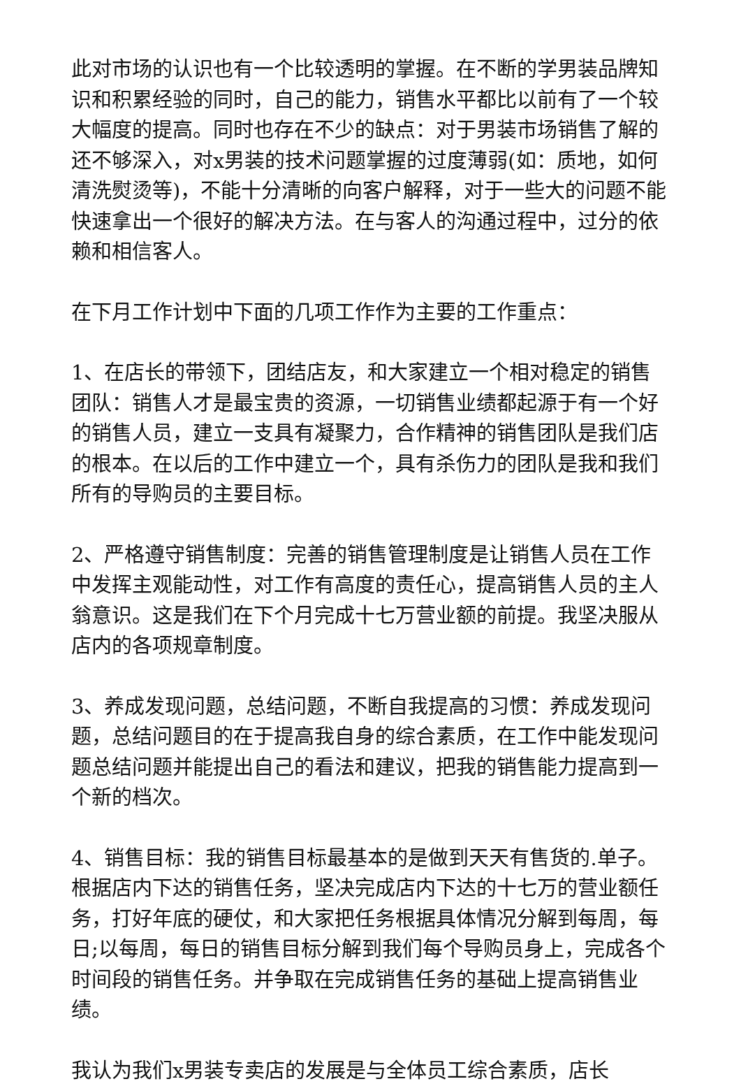此对市场的认识也有一个比较透明的掌握。在不断的学男装品牌知识和积累经验的同时，自己的能力，销售水平都比以前有了一个较大幅度的提高。同时也存在不少的缺点：对于男装市场销售了解的还不够深入，对x男装的技术问题掌握的过度薄弱(如：质地，如何清洗熨烫等)，不能十分清晰的向客户解释，对于一些大的问题不能快速拿出一个很好的解决方法。在与客人的沟通过程中，过分的依赖和相信客人。
在下月工作计划中下面的几项工作作为主要的工作重点：
1、在店长的带领下，团结店友，和大家建立一个相对稳定的销售团队：销售人才是最宝贵的资源，一切销售业绩都起源于有一个好的销售人员，建立一支具有凝聚力，合作精神的销售团队是我们店的根本。在以后的工作中建立一个，具有杀伤力的团队是我和我们所有的导购员的主要目标。
2、严格遵守销售制度：完善的销售管理制度是让销售人员在工作中发挥主观能动性，对工作有高度的责任心，提高销售人员的主人翁意识。这是我们在下个月完成十七万营业额的前提。我坚决服从店内的各项规章制度。
3、养成发现问题，总结问题，不断自我提高的习惯：养成发现问题，总结问题目的在于提高我自身的综合素质，在工作中能发现问题总结问题并能提出自己的看法和建议，把我的销售能力提高到一个新的档次。
4、销售目标：我的销售目标最基本的是做到天天有售货的.单子。根据店内下达的销售任务，坚决完成店内下达的十七万的营业额任务，打好年底的硬仗，和大家把任务根据具体情况分解到每周，每日;以每周，每日的销售目标分解到我们每个导购员身上，完成各个时间段的销售任务。并争取在完成销售任务的基础上提高销售业绩。
我认为我们x男装专卖店的发展是与全体员工综合素质，店长